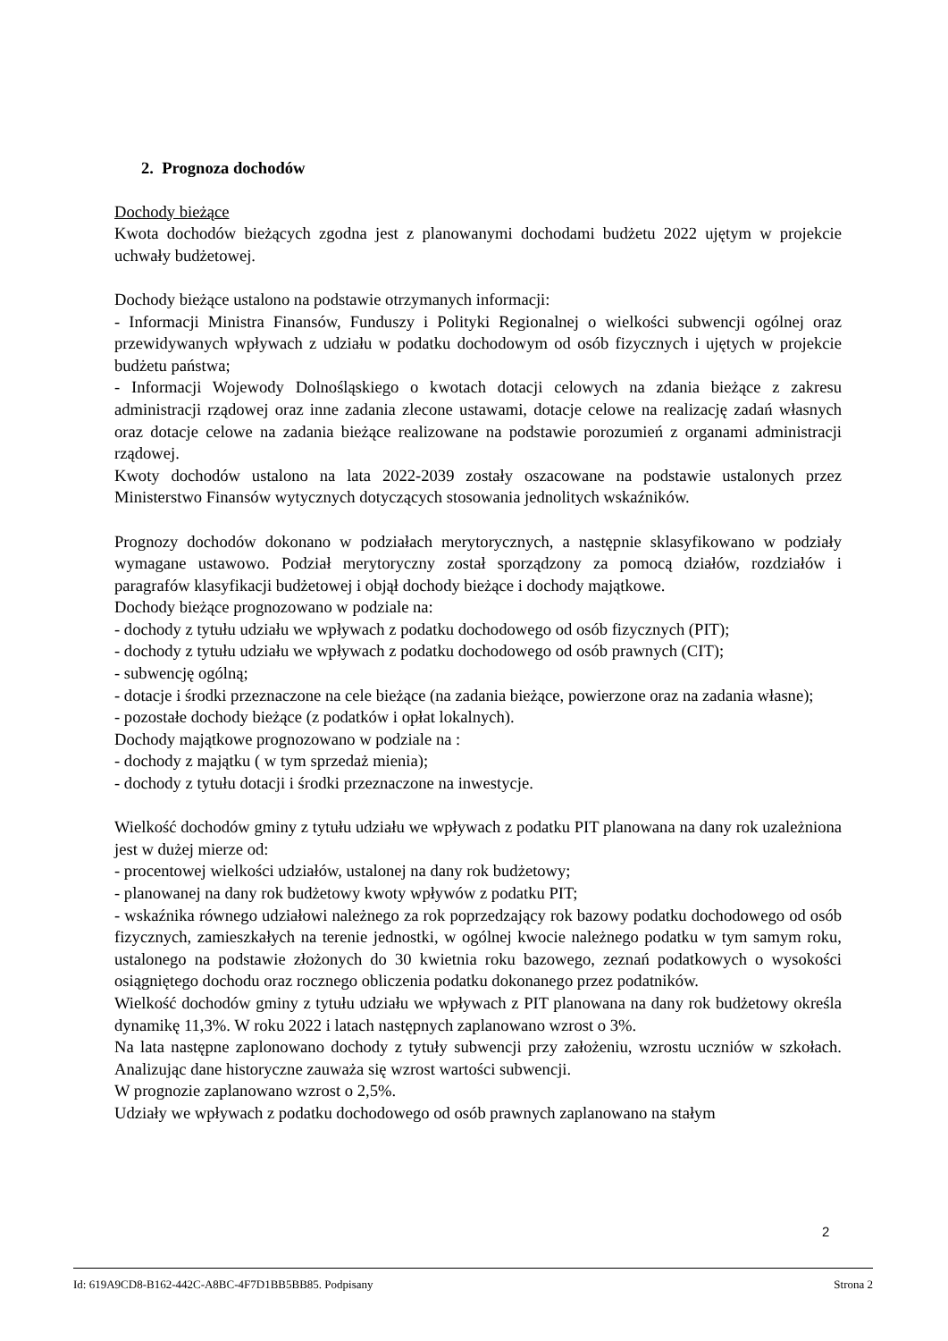2. Prognoza dochodów
Dochody bieżące
Kwota dochodów bieżących zgodna jest z planowanymi dochodami budżetu 2022 ujętym w projekcie uchwały budżetowej.
Dochody bieżące ustalono na podstawie otrzymanych informacji:
- Informacji Ministra Finansów, Funduszy i Polityki Regionalnej o wielkości subwencji ogólnej oraz przewidywanych wpływach z udziału w podatku dochodowym od osób fizycznych i ujętych w projekcie budżetu państwa;
- Informacji Wojewody Dolnośląskiego o kwotach dotacji celowych na zdania bieżące z zakresu administracji rządowej oraz inne zadania zlecone ustawami, dotacje celowe na realizację zadań własnych oraz dotacje celowe na zadania bieżące realizowane na podstawie porozumień z organami administracji rządowej.
Kwoty dochodów ustalono na lata 2022-2039 zostały oszacowane na podstawie ustalonych przez Ministerstwo Finansów wytycznych dotyczących stosowania jednolitych wskaźników.
Prognozy dochodów dokonano w podziałach merytorycznych, a następnie sklasyfikowano w podziały wymagane ustawowo. Podział merytoryczny został sporządzony za pomocą działów, rozdziałów i paragrafów klasyfikacji budżetowej i objął dochody bieżące i dochody majątkowe.
Dochody bieżące prognozowano w podziale na:
- dochody z tytułu udziału we wpływach z podatku dochodowego od osób fizycznych (PIT);
- dochody z tytułu udziału we wpływach z podatku dochodowego od osób prawnych (CIT);
- subwencję ogólną;
- dotacje i środki przeznaczone na cele bieżące (na zadania bieżące, powierzone oraz na zadania własne);
- pozostałe dochody bieżące (z podatków i opłat lokalnych).
Dochody majątkowe prognozowano w podziale na :
- dochody z majątku ( w tym sprzedaż mienia);
- dochody z tytułu dotacji i środki przeznaczone na inwestycje.
Wielkość dochodów gminy z tytułu udziału we wpływach z podatku PIT planowana na dany rok uzależniona jest w dużej mierze od:
- procentowej wielkości udziałów, ustalonej na dany rok budżetowy;
- planowanej na dany rok budżetowy kwoty wpływów z podatku PIT;
- wskaźnika równego udziałowi należnego za rok poprzedzający rok bazowy podatku dochodowego od osób fizycznych, zamieszkałych na terenie jednostki, w ogólnej kwocie należnego podatku w tym samym roku, ustalonego na podstawie złożonych do 30 kwietnia roku bazowego, zeznań podatkowych o wysokości osiągniętego dochodu oraz rocznego obliczenia podatku dokonanego przez podatników.
Wielkość dochodów gminy z tytułu udziału we wpływach z PIT planowana na dany rok budżetowy określa dynamikę 11,3%. W roku 2022 i latach następnych zaplanowano wzrost o 3%.
Na lata następne zaplonowano dochody z tytuły subwencji przy założeniu, wzrostu uczniów w szkołach. Analizując dane historyczne zauważa się wzrost wartości subwencji.
W prognozie zaplanowano wzrost o 2,5%.
Udziały we wpływach z podatku dochodowego od osób prawnych zaplanowano na stałym
2
Id: 619A9CD8-B162-442C-A8BC-4F7D1BB5BB85. Podpisany Strona 2